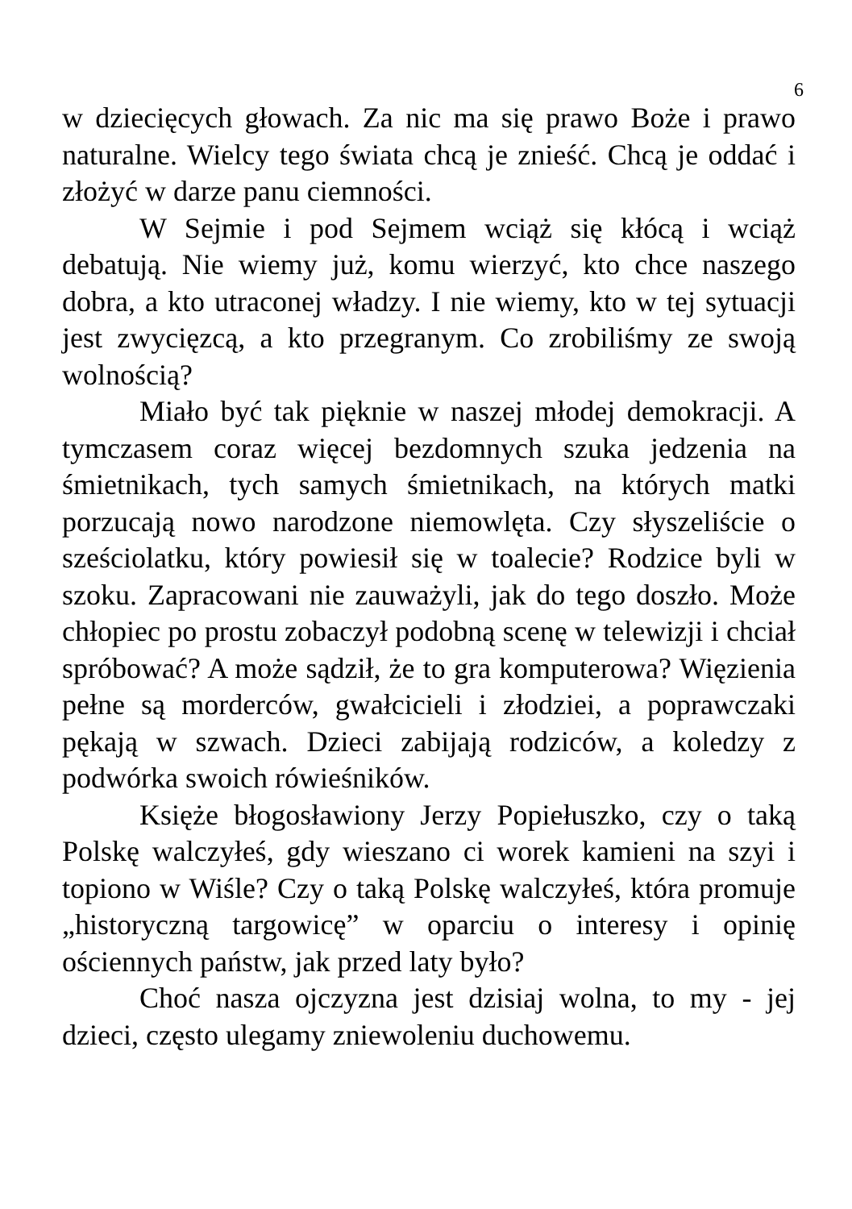6
w dziecięcych głowach. Za nic ma się prawo Boże i prawo naturalne. Wielcy tego świata chcą je znieść. Chcą je oddać i złożyć w darze panu ciemności.
W Sejmie i pod Sejmem wciąż się kłócą i wciąż debatują. Nie wiemy już, komu wierzyć, kto chce naszego dobra, a kto utraconej władzy. I nie wiemy, kto w tej sytuacji jest zwycięzcą, a kto przegranym. Co zrobiliśmy ze swoją wolnością?
Miało być tak pięknie w naszej młodej demokracji. A tymczasem coraz więcej bezdomnych szuka jedzenia na śmietnikach, tych samych śmietnikach, na których matki porzucają nowo narodzone niemowlęta. Czy słyszeliście o sześciolatku, który powiesił się w toalecie? Rodzice byli w szoku. Zapracowani nie zauważyli, jak do tego doszło. Może chłopiec po prostu zobaczył podobną scenę w telewizji i chciał spróbować? A może sądził, że to gra komputerowa? Więzienia pełne są morderców, gwałcicieli i złodziei, a poprawczaki pękają w szwach. Dzieci zabijają rodziców, a koledzy z podwórka swoich rówieśników.
Księże błogosławiony Jerzy Popiełuszko, czy o taką Polskę walczyłeś, gdy wieszano ci worek kamieni na szyi i topiono w Wiśle? Czy o taką Polskę walczyłeś, która promuje „historyczną targowicę” w oparciu o interesy i opinię ościennych państw, jak przed laty było?
Choć nasza ojczyzna jest dzisiaj wolna, to my - jej dzieci, często ulegamy zniewoleniu duchowemu.